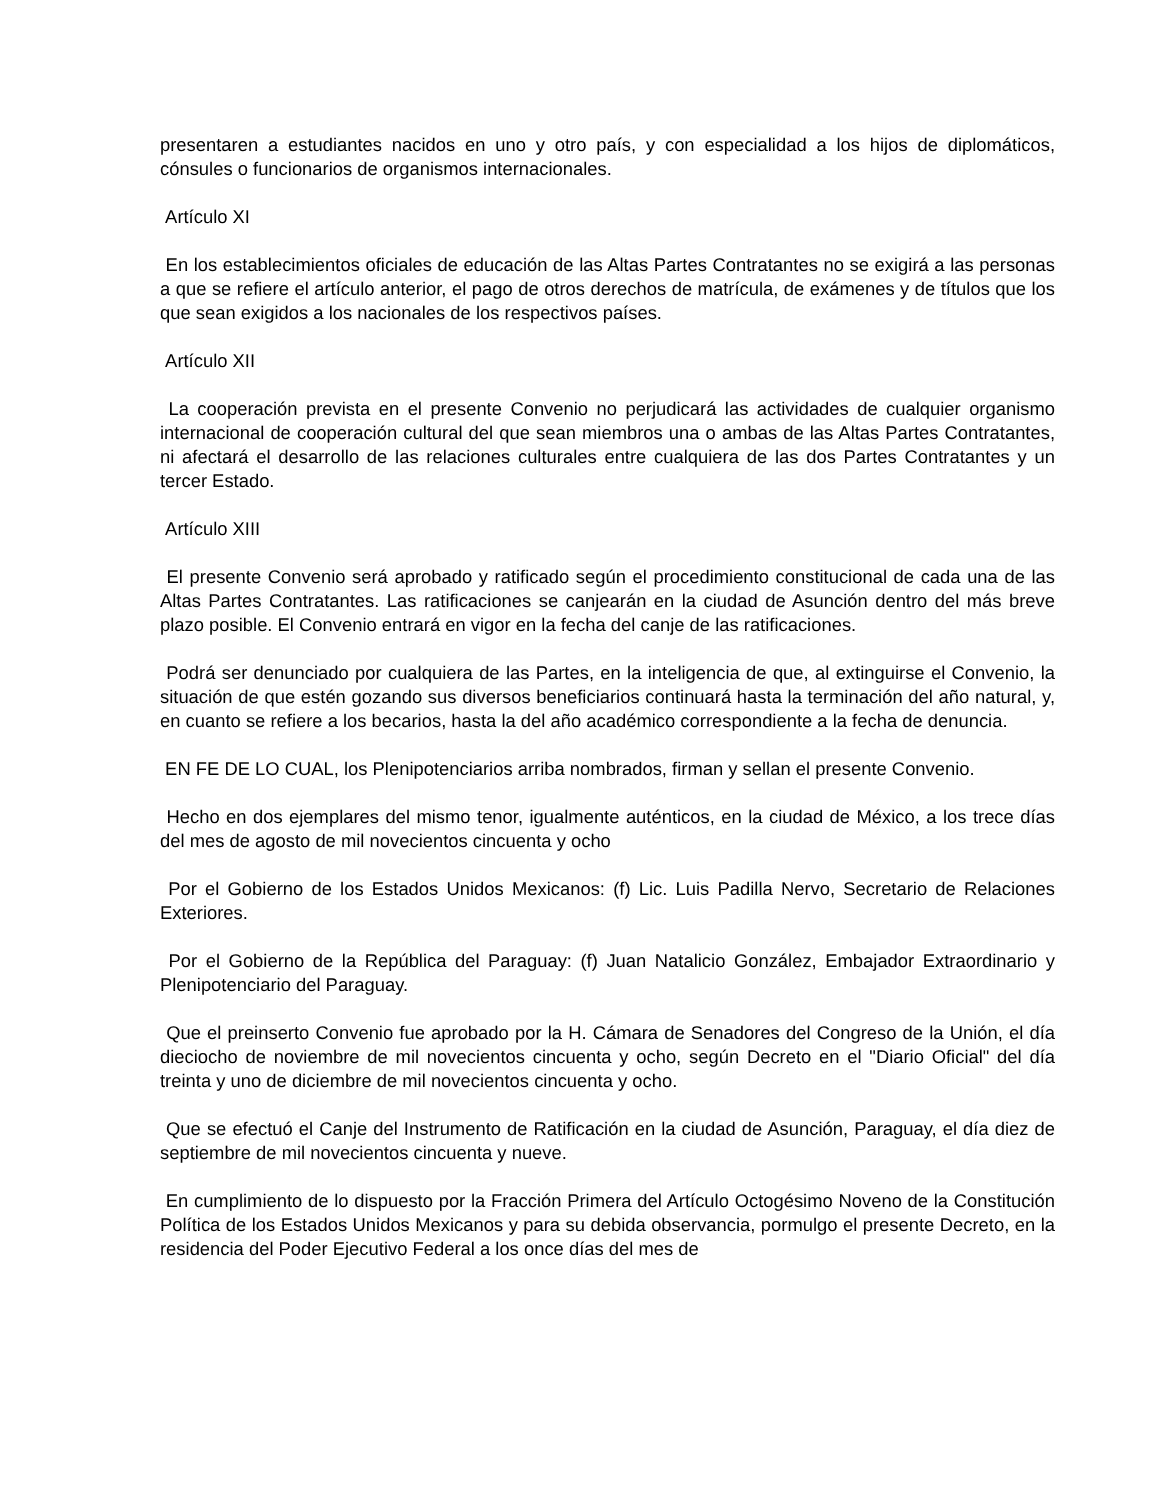presentaren a estudiantes nacidos en uno y otro país, y con especialidad a los hijos de diplomáticos, cónsules o funcionarios de organismos internacionales.
Artículo XI
En los establecimientos oficiales de educación de las Altas Partes Contratantes no se exigirá a las personas a que se refiere el artículo anterior, el pago de otros derechos de matrícula, de exámenes y de títulos que los que sean exigidos a los nacionales de los respectivos países.
Artículo XII
La cooperación prevista en el presente Convenio no perjudicará las actividades de cualquier organismo internacional de cooperación cultural del que sean miembros una o ambas de las Altas Partes Contratantes, ni afectará el desarrollo de las relaciones culturales entre cualquiera de las dos Partes Contratantes y un tercer Estado.
Artículo XIII
El presente Convenio será aprobado y ratificado según el procedimiento constitucional de cada una de las Altas Partes Contratantes. Las ratificaciones se canjearán en la ciudad de Asunción dentro del más breve plazo posible. El Convenio entrará en vigor en la fecha del canje de las ratificaciones.
Podrá ser denunciado por cualquiera de las Partes, en la inteligencia de que, al extinguirse el Convenio, la situación de que estén gozando sus diversos beneficiarios continuará hasta la terminación del año natural, y, en cuanto se refiere a los becarios, hasta la del año académico correspondiente a la fecha de denuncia.
EN FE DE LO CUAL, los Plenipotenciarios arriba nombrados, firman y sellan el presente Convenio.
Hecho en dos ejemplares del mismo tenor, igualmente auténticos, en la ciudad de México, a los trece días del mes de agosto de mil novecientos cincuenta y ocho
Por el Gobierno de los Estados Unidos Mexicanos: (f) Lic. Luis Padilla Nervo, Secretario de Relaciones Exteriores.
Por el Gobierno de la República del Paraguay: (f) Juan Natalicio González, Embajador Extraordinario y Plenipotenciario del Paraguay.
Que el preinserto Convenio fue aprobado por la H. Cámara de Senadores del Congreso de la Unión, el día dieciocho de noviembre de mil novecientos cincuenta y ocho, según Decreto en el "Diario Oficial" del día treinta y uno de diciembre de mil novecientos cincuenta y ocho.
Que se efectuó el Canje del Instrumento de Ratificación en la ciudad de Asunción, Paraguay, el día diez de septiembre de mil novecientos cincuenta y nueve.
En cumplimiento de lo dispuesto por la Fracción Primera del Artículo Octogésimo Noveno de la Constitución Política de los Estados Unidos Mexicanos y para su debida observancia, pormulgo el presente Decreto, en la residencia del Poder Ejecutivo Federal a los once días del mes de